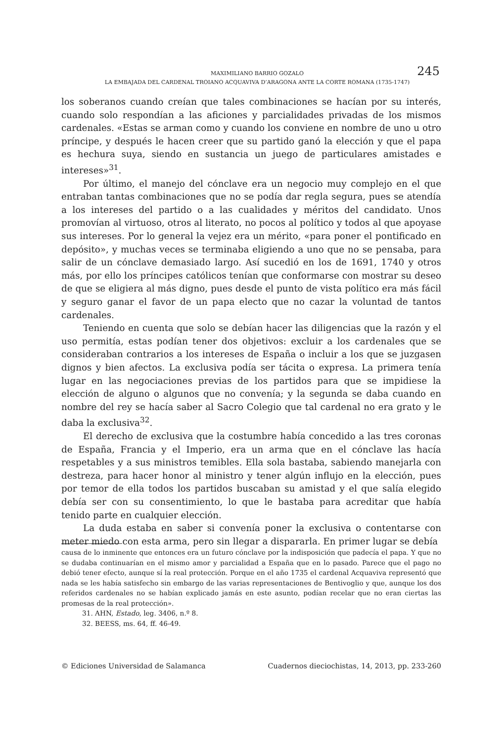MAXIMILIANO BARRIO GOZALO
LA EMBAJADA DEL CARDENAL TROIANO ACQUAVIVA D’ARAGONA ANTE LA CORTE ROMANA (1735-1747)
245
los soberanos cuando creían que tales combinaciones se hacían por su interés, cuando solo respondían a las aficiones y parcialidades privadas de los mismos cardenales. «Estas se arman como y cuando los conviene en nombre de uno u otro príncipe, y después le hacen creer que su partido ganó la elección y que el papa es hechura suya, siendo en sustancia un juego de particulares amistades e intereses»<sup>31</sup>.
Por último, el manejo del cónclave era un negocio muy complejo en el que entraban tantas combinaciones que no se podía dar regla segura, pues se atendía a los intereses del partido o a las cualidades y méritos del candidato. Unos promovían al virtuoso, otros al literato, no pocos al político y todos al que apoyase sus intereses. Por lo general la vejez era un mérito, «para poner el pontificado en depósito», y muchas veces se terminaba eligiendo a uno que no se pensaba, para salir de un cónclave demasiado largo. Así sucedió en los de 1691, 1740 y otros más, por ello los príncipes católicos tenían que conformarse con mostrar su deseo de que se eligiera al más digno, pues desde el punto de vista político era más fácil y seguro ganar el favor de un papa electo que no cazar la voluntad de tantos cardenales.
Teniendo en cuenta que solo se debían hacer las diligencias que la razón y el uso permitía, estas podían tener dos objetivos: excluir a los cardenales que se consideraban contrarios a los intereses de España o incluir a los que se juzgasen dignos y bien afectos. La exclusiva podía ser tácita o expresa. La primera tenía lugar en las negociaciones previas de los partidos para que se impidiese la elección de alguno o algunos que no convenía; y la segunda se daba cuando en nombre del rey se hacía saber al Sacro Colegio que tal cardenal no era grato y le daba la exclusiva<sup>32</sup>.
El derecho de exclusiva que la costumbre había concedido a las tres coronas de España, Francia y el Imperio, era un arma que en el cónclave las hacía respetables y a sus ministros temibles. Ella sola bastaba, sabiendo manejarla con destreza, para hacer honor al ministro y tener algún influjo en la elección, pues por temor de ella todos los partidos buscaban su amistad y el que salía elegido debía ser con su consentimiento, lo que le bastaba para acreditar que había tenido parte en cualquier elección.
La duda estaba en saber si convenía poner la exclusiva o contentarse con meter miedo con esta arma, pero sin llegar a dispararla. En primer lugar se debía
causa de lo inminente que entonces era un futuro cónclave por la indisposición que padecía el papa. Y que no se dudaba continuarían en el mismo amor y parcialidad a España que en lo pasado. Parece que el pago no debió tener efecto, aunque sí la real protección. Porque en el año 1735 el cardenal Acquaviva representó que nada se les había satisfecho sin embargo de las varias representaciones de Bentivoglio y que, aunque los dos referidos cardenales no se habían explicado jamás en este asunto, podían recelar que no eran ciertas las promesas de la real protección».
31. AHN, Estado, leg. 3406, n.º 8.
32. BEESS, ms. 64, ff. 46-49.
© Ediciones Universidad de Salamanca Cuadernos dieciochistas, 14, 2013, pp. 233-260